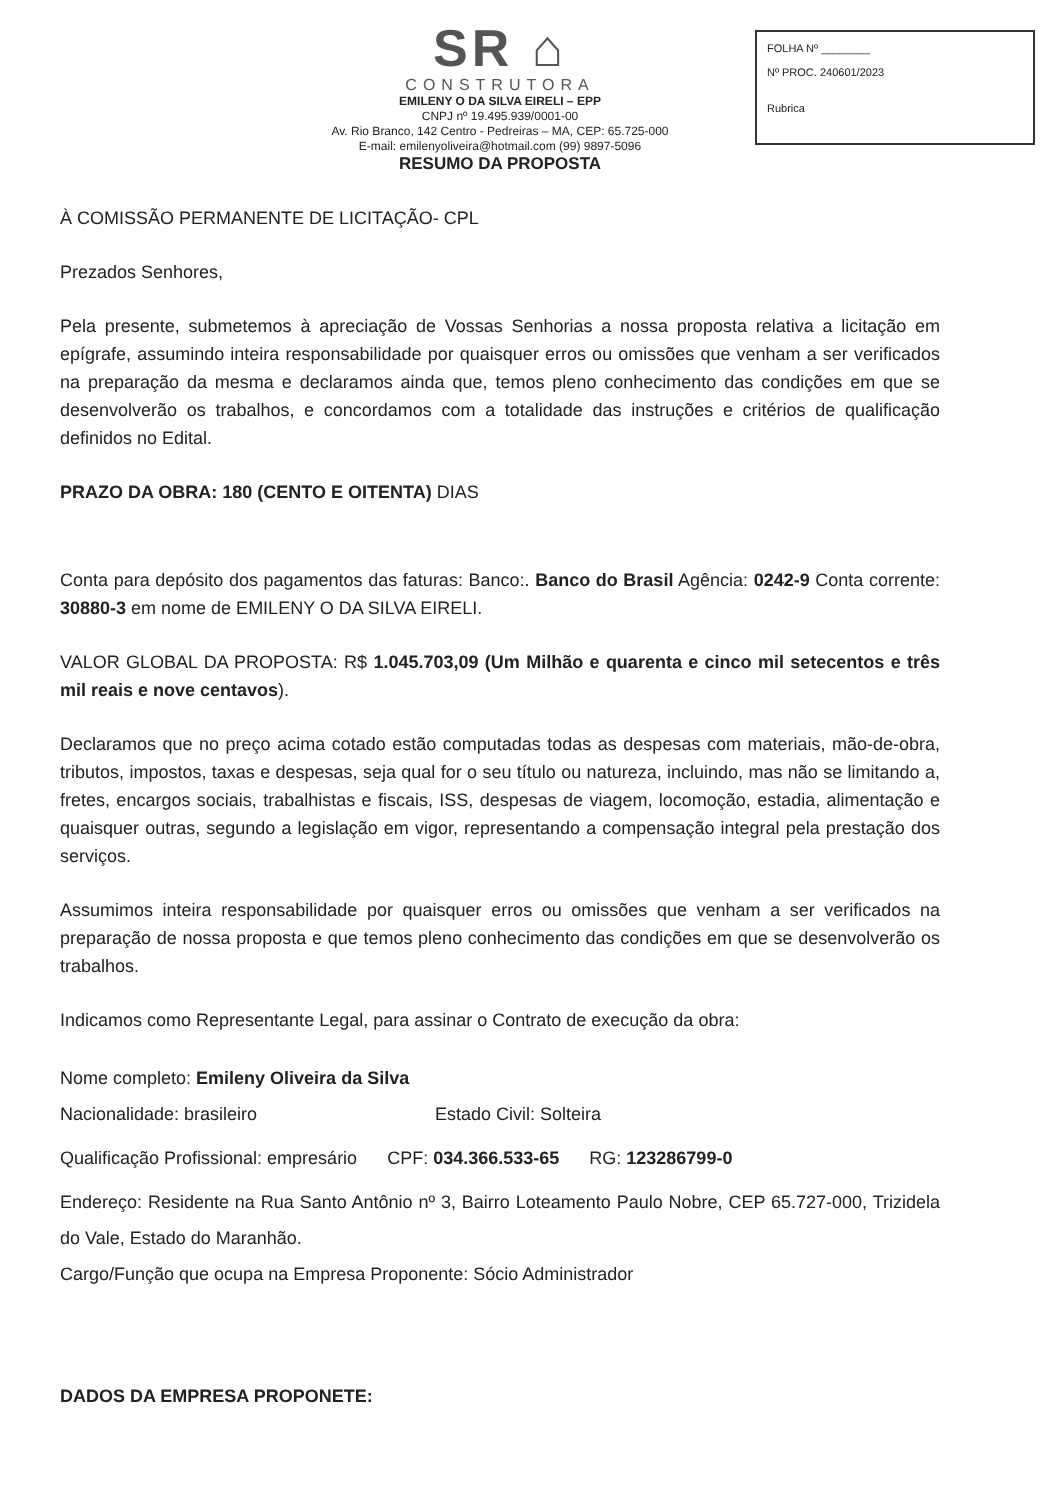FOLHA Nº ________
Nº PROC. 240601/2023
Rubrica
SR ⌂
CONSTRUTORA
EMILENY O DA SILVA EIRELI – EPP
CNPJ nº 19.495.939/0001-00
Av. Rio Branco, 142 Centro - Pedreiras – MA, CEP: 65.725-000
E-mail: emilenyoliveira@hotmail.com (99) 9897-5096
RESUMO DA PROPOSTA
À COMISSÃO PERMANENTE DE LICITAÇÃO- CPL
Prezados Senhores,
Pela presente, submetemos à apreciação de Vossas Senhorias a nossa proposta relativa a licitação em epígrafe, assumindo inteira responsabilidade por quaisquer erros ou omissões que venham a ser verificados na preparação da mesma e declaramos ainda que, temos pleno conhecimento das condições em que se desenvolverão os trabalhos, e concordamos com a totalidade das instruções e critérios de qualificação definidos no Edital.
PRAZO DA OBRA: 180 (CENTO E OITENTA) DIAS
Conta para depósito dos pagamentos das faturas: Banco:. Banco do Brasil Agência: 0242-9 Conta corrente: 30880-3 em nome de EMILENY O DA SILVA EIRELI.
VALOR GLOBAL DA PROPOSTA: R$ 1.045.703,09 (Um Milhão e quarenta e cinco mil setecentos e três mil reais e nove centavos).
Declaramos que no preço acima cotado estão computadas todas as despesas com materiais, mão-de-obra, tributos, impostos, taxas e despesas, seja qual for o seu título ou natureza, incluindo, mas não se limitando a, fretes, encargos sociais, trabalhistas e fiscais, ISS, despesas de viagem, locomoção, estadia, alimentação e quaisquer outras, segundo a legislação em vigor, representando a compensação integral pela prestação dos serviços.
Assumimos inteira responsabilidade por quaisquer erros ou omissões que venham a ser verificados na preparação de nossa proposta e que temos pleno conhecimento das condições em que se desenvolverão os trabalhos.
Indicamos como Representante Legal, para assinar o Contrato de execução da obra:
Nome completo: Emileny Oliveira da Silva
Nacionalidade: brasileiro Estado Civil: Solteira
Qualificação Profissional: empresário CPF: 034.366.533-65 RG: 123286799-0
Endereço: Residente na Rua Santo Antônio nº 3, Bairro Loteamento Paulo Nobre, CEP 65.727-000, Trizidela do Vale, Estado do Maranhão.
Cargo/Função que ocupa na Empresa Proponente: Sócio Administrador
DADOS DA EMPRESA PROPONETE: